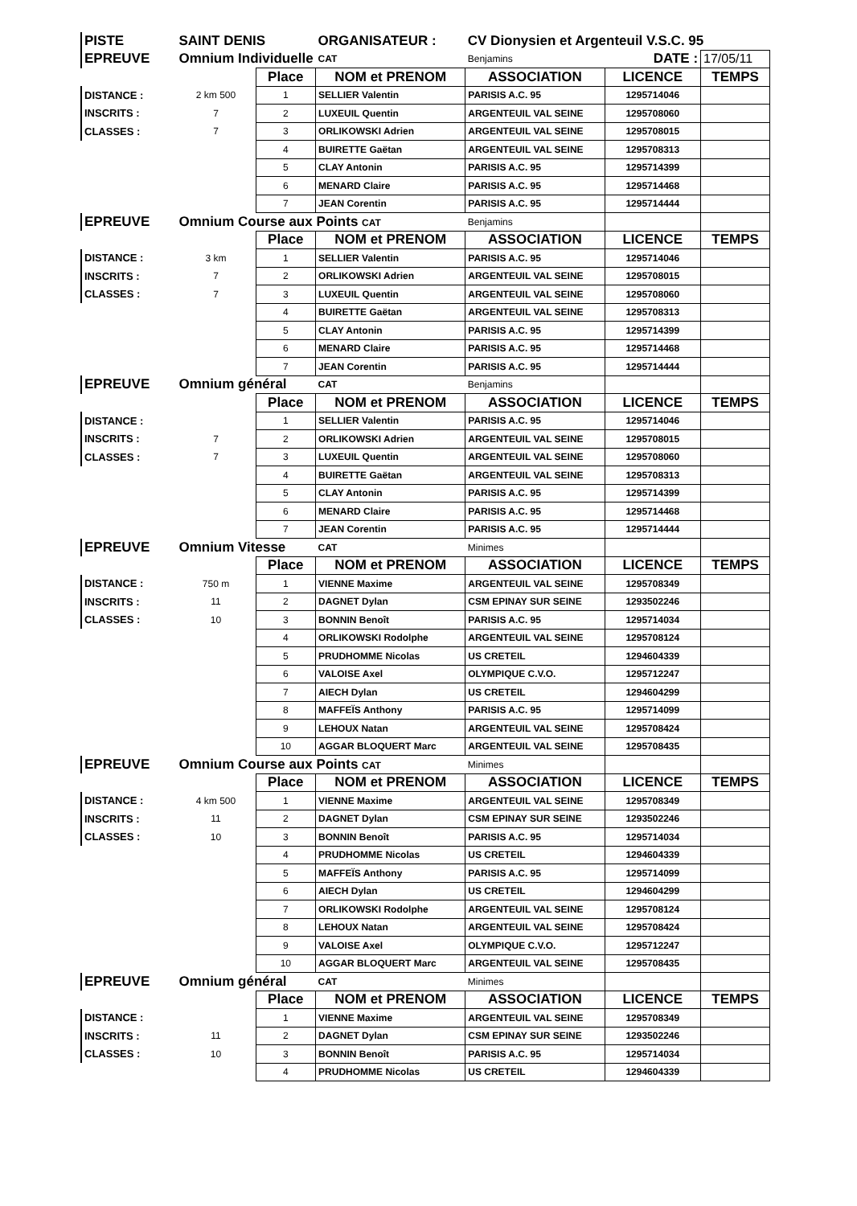| PISTE | SAINT DENIS | | ORGANISATEUR : | CV Dionysien et Argenteuil V.S.C. 95 | | |
| EPREUVE | Omnium Individuelle | | CAT | Benjamins | DATE : | 17/05/11 |
| | | Place | NOM et PRENOM | ASSOCIATION | LICENCE | TEMPS |
| DISTANCE : | 2 km 500 | 1 | SELLIER Valentin | PARISIS A.C. 95 | 1295714046 | |
| INSCRITS : | 7 | 2 | LUXEUIL Quentin | ARGENTEUIL VAL SEINE | 1295708060 | |
| CLASSES : | 7 | 3 | ORLIKOWSKI Adrien | ARGENTEUIL VAL SEINE | 1295708015 | |
| | | 4 | BUIRETTE Gaëtan | ARGENTEUIL VAL SEINE | 1295708313 | |
| | | 5 | CLAY Antonin | PARISIS A.C. 95 | 1295714399 | |
| | | 6 | MENARD Claire | PARISIS A.C. 95 | 1295714468 | |
| | | 7 | JEAN Corentin | PARISIS A.C. 95 | 1295714444 | |
| EPREUVE | Omnium Course aux Points CAT | | | Benjamins | | |
| | | Place | NOM et PRENOM | ASSOCIATION | LICENCE | TEMPS |
| DISTANCE : | 3 km | 1 | SELLIER Valentin | PARISIS A.C. 95 | 1295714046 | |
| INSCRITS : | 7 | 2 | ORLIKOWSKI Adrien | ARGENTEUIL VAL SEINE | 1295708015 | |
| CLASSES : | 7 | 3 | LUXEUIL Quentin | ARGENTEUIL VAL SEINE | 1295708060 | |
| | | 4 | BUIRETTE Gaëtan | ARGENTEUIL VAL SEINE | 1295708313 | |
| | | 5 | CLAY Antonin | PARISIS A.C. 95 | 1295714399 | |
| | | 6 | MENARD Claire | PARISIS A.C. 95 | 1295714468 | |
| | | 7 | JEAN Corentin | PARISIS A.C. 95 | 1295714444 | |
| EPREUVE | Omnium général | | CAT | Benjamins | | |
| | | Place | NOM et PRENOM | ASSOCIATION | LICENCE | TEMPS |
| DISTANCE : | | 1 | SELLIER Valentin | PARISIS A.C. 95 | 1295714046 | |
| INSCRITS : | 7 | 2 | ORLIKOWSKI Adrien | ARGENTEUIL VAL SEINE | 1295708015 | |
| CLASSES : | 7 | 3 | LUXEUIL Quentin | ARGENTEUIL VAL SEINE | 1295708060 | |
| | | 4 | BUIRETTE Gaëtan | ARGENTEUIL VAL SEINE | 1295708313 | |
| | | 5 | CLAY Antonin | PARISIS A.C. 95 | 1295714399 | |
| | | 6 | MENARD Claire | PARISIS A.C. 95 | 1295714468 | |
| | | 7 | JEAN Corentin | PARISIS A.C. 95 | 1295714444 | |
| EPREUVE | Omnium Vitesse | | CAT | Minimes | | |
| | | Place | NOM et PRENOM | ASSOCIATION | LICENCE | TEMPS |
| DISTANCE : | 750 m | 1 | VIENNE Maxime | ARGENTEUIL VAL SEINE | 1295708349 | |
| INSCRITS : | 11 | 2 | DAGNET Dylan | CSM EPINAY SUR SEINE | 1293502246 | |
| CLASSES : | 10 | 3 | BONNIN Benoît | PARISIS A.C. 95 | 1295714034 | |
| | | 4 | ORLIKOWSKI Rodolphe | ARGENTEUIL VAL SEINE | 1295708124 | |
| | | 5 | PRUDHOMME Nicolas | US CRETEIL | 1294604339 | |
| | | 6 | VALOISE Axel | OLYMPIQUE C.V.O. | 1295712247 | |
| | | 7 | AIECH Dylan | US CRETEIL | 1294604299 | |
| | | 8 | MAFFEÏS Anthony | PARISIS A.C. 95 | 1295714099 | |
| | | 9 | LEHOUX Natan | ARGENTEUIL VAL SEINE | 1295708424 | |
| | | 10 | AGGAR BLOQUERT Marc | ARGENTEUIL VAL SEINE | 1295708435 | |
| EPREUVE | Omnium Course aux Points CAT | | | Minimes | | |
| | | Place | NOM et PRENOM | ASSOCIATION | LICENCE | TEMPS |
| DISTANCE : | 4 km 500 | 1 | VIENNE Maxime | ARGENTEUIL VAL SEINE | 1295708349 | |
| INSCRITS : | 11 | 2 | DAGNET Dylan | CSM EPINAY SUR SEINE | 1293502246 | |
| CLASSES : | 10 | 3 | BONNIN Benoît | PARISIS A.C. 95 | 1295714034 | |
| | | 4 | PRUDHOMME Nicolas | US CRETEIL | 1294604339 | |
| | | 5 | MAFFEÏS Anthony | PARISIS A.C. 95 | 1295714099 | |
| | | 6 | AIECH Dylan | US CRETEIL | 1294604299 | |
| | | 7 | ORLIKOWSKI Rodolphe | ARGENTEUIL VAL SEINE | 1295708124 | |
| | | 8 | LEHOUX Natan | ARGENTEUIL VAL SEINE | 1295708424 | |
| | | 9 | VALOISE Axel | OLYMPIQUE C.V.O. | 1295712247 | |
| | | 10 | AGGAR BLOQUERT Marc | ARGENTEUIL VAL SEINE | 1295708435 | |
| EPREUVE | Omnium général | | CAT | Minimes | | |
| | | Place | NOM et PRENOM | ASSOCIATION | LICENCE | TEMPS |
| DISTANCE : | | 1 | VIENNE Maxime | ARGENTEUIL VAL SEINE | 1295708349 | |
| INSCRITS : | 11 | 2 | DAGNET Dylan | CSM EPINAY SUR SEINE | 1293502246 | |
| CLASSES : | 10 | 3 | BONNIN Benoît | PARISIS A.C. 95 | 1295714034 | |
| | | 4 | PRUDHOMME Nicolas | US CRETEIL | 1294604339 | |